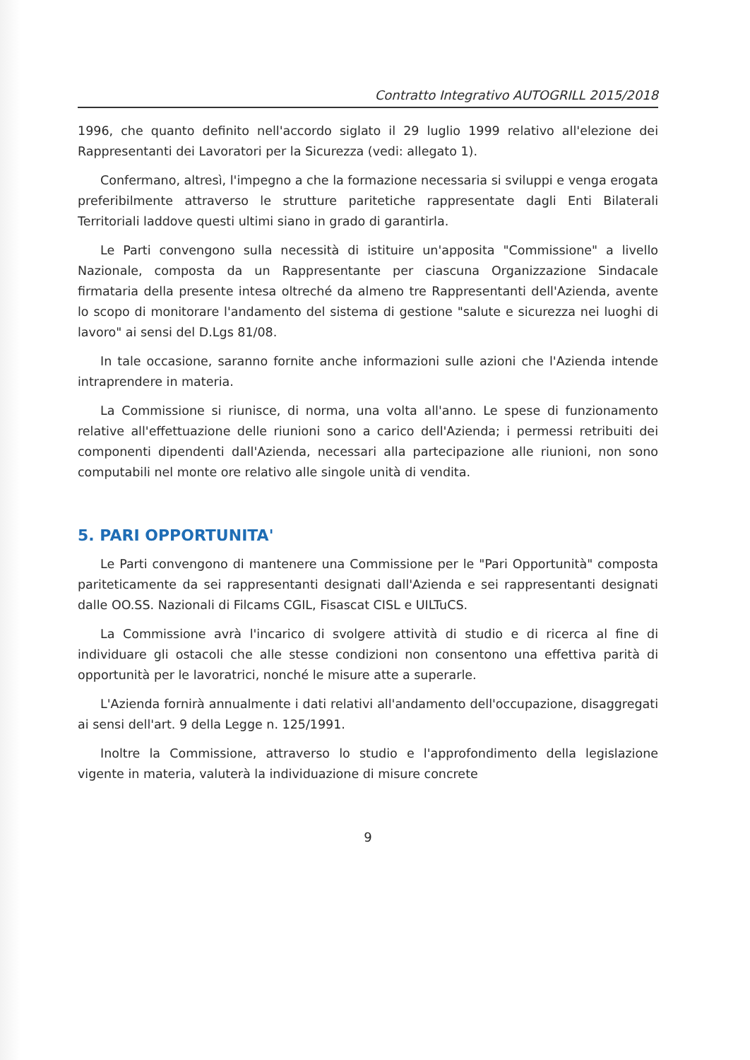Contratto Integrativo AUTOGRILL 2015/2018
1996, che quanto definito nell'accordo siglato il 29 luglio 1999 relativo all'elezione dei Rappresentanti dei Lavoratori per la Sicurezza (vedi: allegato 1).
Confermano, altresì, l'impegno a che la formazione necessaria si sviluppi e venga erogata preferibilmente attraverso le strutture paritetiche rappresentate dagli Enti Bilaterali Territoriali laddove questi ultimi siano in grado di garantirla.
Le Parti convengono sulla necessità di istituire un'apposita "Commissione" a livello Nazionale, composta da un Rappresentante per ciascuna Organizzazione Sindacale firmataria della presente intesa oltreché da almeno tre Rappresentanti dell'Azienda, avente lo scopo di monitorare l'andamento del sistema di gestione "salute e sicurezza nei luoghi di lavoro" ai sensi del D.Lgs 81/08.
In tale occasione, saranno fornite anche informazioni sulle azioni che l'Azienda intende intraprendere in materia.
La Commissione si riunisce, di norma, una volta all'anno. Le spese di funzionamento relative all'effettuazione delle riunioni sono a carico dell'Azienda; i permessi retribuiti dei componenti dipendenti dall'Azienda, necessari alla partecipazione alle riunioni, non sono computabili nel monte ore relativo alle singole unità di vendita.
5. PARI OPPORTUNITA'
Le Parti convengono di mantenere una Commissione per le "Pari Opportunità" composta pariteticamente da sei rappresentanti designati dall'Azienda e sei rappresentanti designati dalle OO.SS. Nazionali di Filcams CGIL, Fisascat CISL e UILTuCS.
La Commissione avrà l'incarico di svolgere attività di studio e di ricerca al fine di individuare gli ostacoli che alle stesse condizioni non consentono una effettiva parità di opportunità per le lavoratrici, nonché le misure atte a superarle.
L'Azienda fornirà annualmente i dati relativi all'andamento dell'occupazione, disaggregati ai sensi dell'art. 9 della Legge n. 125/1991.
Inoltre la Commissione, attraverso lo studio e l'approfondimento della legislazione vigente in materia, valuterà la individuazione di misure concrete
9